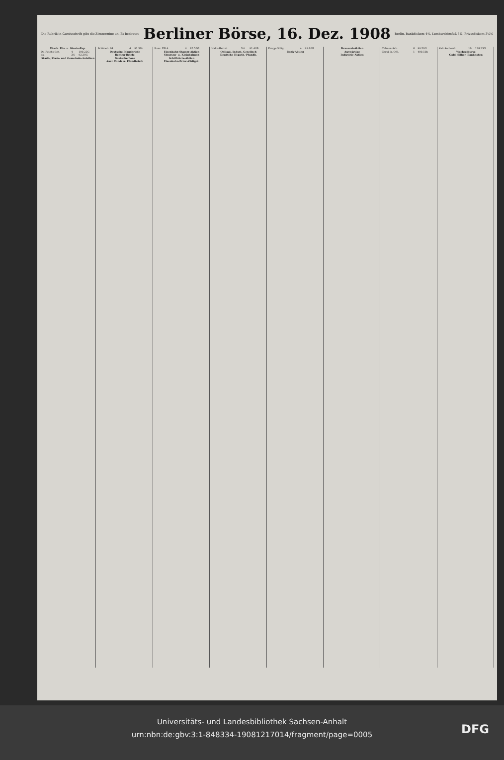Die Rubrik in Gursivschrift gibt die Zinstermine an. Es bedeutet:
Berliner Börse, 16. Dez. 1908
Berlin. Bankdiskont 4%, Lombardzinsfuß 5%, Privatdiskont 3¼%
| Dtsch. Fds. u. Staats-Pap. | | |
| --- | --- | --- |
| Dt. Reichs-Sch. | 4 | 100.25G |
| do. | 3½ | 92.30G |
| Stadt-, Kreis- und Gemeinde-Anleihen | | |
| Schöneb. 04 | 4 | 91.50b |
| Deutsche Pfandbriefe | | |
| Renten-Briefe | | |
| Deutsche Lose | | |
| Ausl. Fonds u. Pfandbriefe | | |
| Russ. EB.A. | 4 | 82.50G |
| Eisenbahn-Stamm-Aktien | | |
| Strassen- u. Kleinbahnen | | |
| Schiffahrts-Aktien | | |
| Eisenbahn-Prior.-Obligat. | | |
| Halle-Hettst. | 3½ | 91.40B |
| Obligat. Indust. Gesellsch | | |
| Deutsche Hypoth.-Pfandb. | | |
| Krupp-Oblig. | 4 | 99.60G |
| Bank-Aktien | | |
| Brauerei-Aktien |
| --- |
| Auswärtige |
| Industrie-Aktien |
| Calmon Asb. | 6 | 99.50G |
| Carol. b. Offl. | 1 | 400.50b |
| Kali Aschersl. | 10 | 138.25G |
| Wechselkurse | | |
| Gold, Silber, Banknoten | | |
Universitäts- und Landesbibliothek Sachsen-Anhalt
urn:nbn:de:gbv:3:1-848334-19081217014/fragment/page=0005
DFG